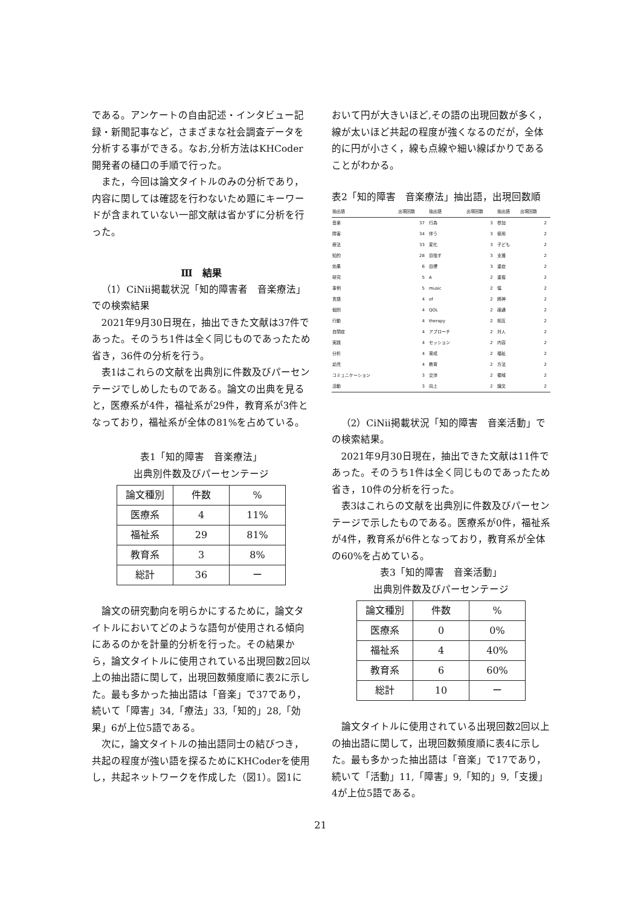である。アンケートの自由記述・インタビュー記録・新聞記事など，さまざまな社会調査データを分析する事ができる。なお,分析方法はKHCoder開発者の樋口の手順で行った。
また，今回は論文タイトルのみの分析であり，内容に関しては確認を行わないため題にキーワードが含まれていない一部文献は省かずに分析を行った。
Ⅲ　結果
（1）CiNii掲載状況「知的障害者　音楽療法」での検索結果
2021年9月30日現在，抽出できた文献は37件であった。そのうち1件は全く同じものであったため省き，36件の分析を行う。
表1はこれらの文献を出典別に件数及びパーセンテージでしめしたものである。論文の出典を見ると，医療系が4件，福祉系が29件，教育系が3件となっており，福祉系が全体の81%を占めている。
表1「知的障害　音楽療法」
出典別件数及びパーセンテージ
| 論文種別 | 件数 | % |
| 医療系 | 4 | 11% |
| 福祉系 | 29 | 81% |
| 教育系 | 3 | 8% |
| 総計 | 36 | ー |
論文の研究動向を明らかにするために，論文タイトルにおいてどのような語句が使用される傾向にあるのかを計量的分析を行った。その結果から，論文タイトルに使用されている出現回数2回以上の抽出語に関して，出現回数頻度順に表2に示した。最も多かった抽出語は「音楽」で37であり，続いて「障害」34,「療法」33,「知的」28,「効果」6が上位5語である。
次に，論文タイトルの抽出語同士の結びつき，共起の程度が強い語を探るためにKHCoderを使用し，共起ネットワークを作成した（図1）。図1に
おいて円が大きいほど,その語の出現回数が多く，線が太いほど共起の程度が強くなるのだが，全体的に円が小さく，線も点線や細い線ばかりであることがわかる。
表2「知的障害　音楽療法」抽出語，出現回数順
| 抽出語 | 出現回数 | 抽出語 | 出現回数 | 抽出語 | 出現回数 |
| --- | --- | --- | --- | --- | --- |
| 音楽 | 37 | 行為 | 3 | 参加 | 2 |
| 障害 | 34 | 伴う | 3 | 使用 | 2 |
| 療法 | 33 | 変化 | 3 | 子ども | 2 |
| 知的 | 28 | 目指す | 3 | 支援 | 2 |
| 効果 | 6 | 目標 | 3 | 重症 | 2 |
| 研究 | 5 | A | 2 | 重複 | 2 |
| 事例 | 5 | music | 2 | 傷 | 2 |
| 言語 | 4 | of | 2 | 精神 | 2 |
| 個別 | 4 | QOL | 2 | 疎通 | 2 |
| 行動 | 4 | therapy | 2 | 相互 | 2 |
| 自閉症 | 4 | アプローチ | 2 | 対人 | 2 |
| 実践 | 4 | セッション | 2 | 内容 | 2 |
| 分析 | 4 | 育成 | 2 | 福祉 | 2 |
| 幼児 | 4 | 教育 | 2 | 方法 | 2 |
| コミュニケーション | 3 | 交渉 | 2 | 領域 | 2 |
| 活動 | 3 | 向上 | 2 | 論文 | 2 |
（2）CiNii掲載状況「知的障害　音楽活動」での検索結果。
2021年9月30日現在，抽出できた文献は11件であった。そのうち1件は全く同じものであったため省き，10件の分析を行った。
表3はこれらの文献を出典別に件数及びパーセンテージで示したものである。医療系が0件，福祉系が4件，教育系が6件となっており，教育系が全体の60%を占めている。
表3「知的障害　音楽活動」
出典別件数及びパーセンテージ
| 論文種別 | 件数 | % |
| 医療系 | 0 | 0% |
| 福祉系 | 4 | 40% |
| 教育系 | 6 | 60% |
| 総計 | 10 | ー |
論文タイトルに使用されている出現回数2回以上の抽出語に関して，出現回数頻度順に表4に示した。最も多かった抽出語は「音楽」で17であり，続いて「活動」11,「障害」9,「知的」9,「支援」4が上位5語である。
21